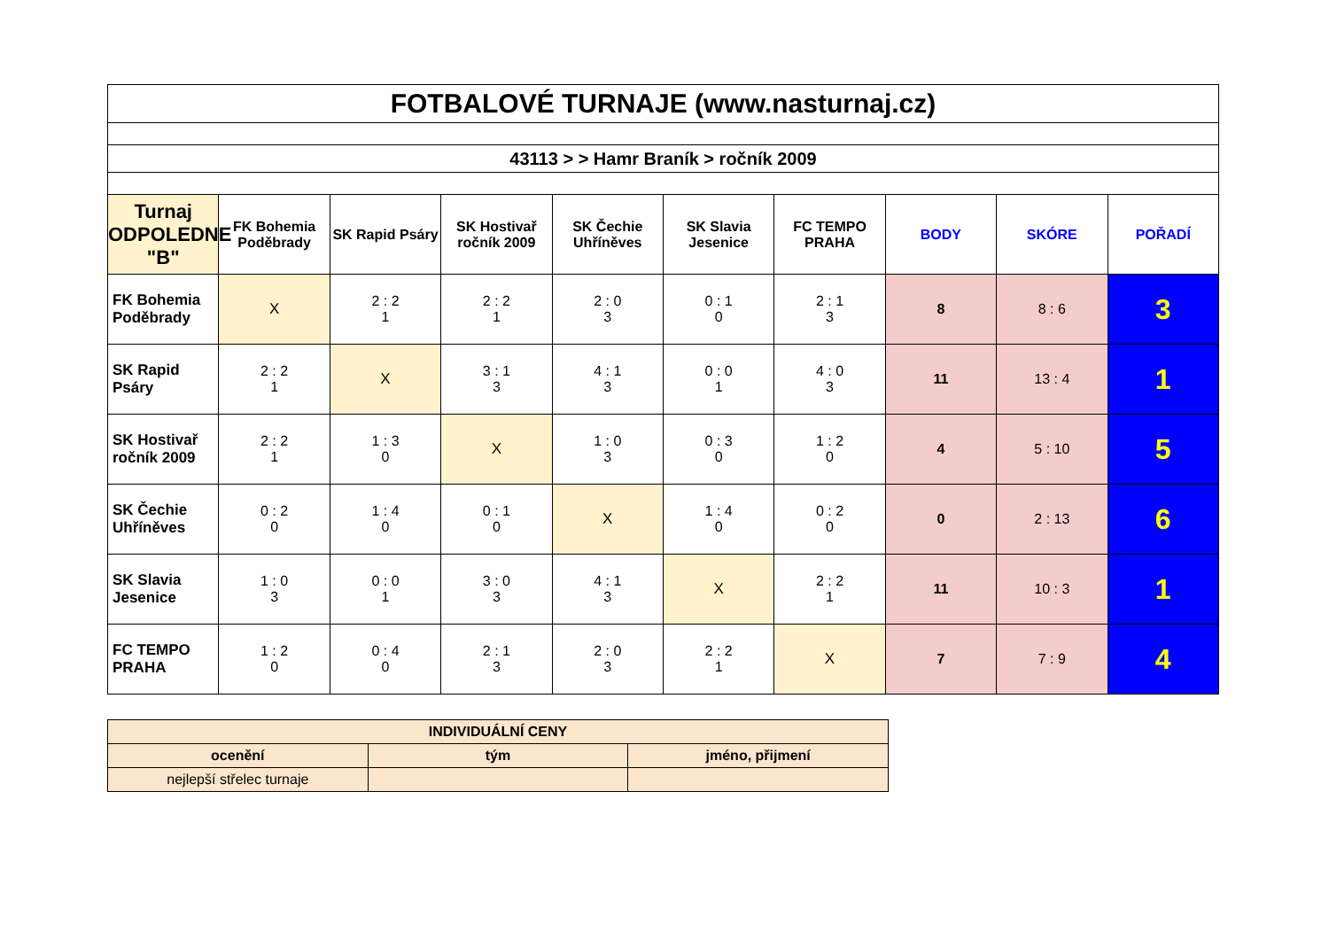| FOTBALOVÉ TURNAJE (www.nasturnaj.cz) | | | | | | | | | |
| 43113 > > Hamr Braník > ročník 2009 | | | | | | | | | |
| Turnaj ODPOLEDNE "B" | FK Bohemia Poděbrady | SK Rapid Psáry | SK Hostivař ročník 2009 | SK Čechie Uhříněves | SK Slavia Jesenice | FC TEMPO PRAHA | BODY | SKÓRE | POŘADÍ |
| FK Bohemia Poděbrady | X | 2 : 2 1 | 2 : 2 1 | 2 : 0 3 | 0 : 1 0 | 2 : 1 3 | 8 | 8 : 6 | 3 |
| SK Rapid Psáry | 2 : 2 1 | X | 3 : 1 3 | 4 : 1 3 | 0 : 0 1 | 4 : 0 3 | 11 | 13 : 4 | 1 |
| SK Hostivař ročník 2009 | 2 : 2 1 | 1 : 3 0 | X | 1 : 0 3 | 0 : 3 0 | 1 : 2 0 | 4 | 5 : 10 | 5 |
| SK Čechie Uhříněves | 0 : 2 0 | 1 : 4 0 | 0 : 1 0 | X | 1 : 4 0 | 0 : 2 0 | 0 | 2 : 13 | 6 |
| SK Slavia Jesenice | 1 : 0 3 | 0 : 0 1 | 3 : 0 3 | 4 : 1 3 | X | 2 : 2 1 | 11 | 10 : 3 | 1 |
| FC TEMPO PRAHA | 1 : 2 0 | 0 : 4 0 | 2 : 1 3 | 2 : 0 3 | 2 : 2 1 | X | 7 | 7 : 9 | 4 |
| INDIVIDUÁLNÍ CENY | | |
| ocenění | tým | jméno, přijmení |
| nejlepší střelec turnaje | | |